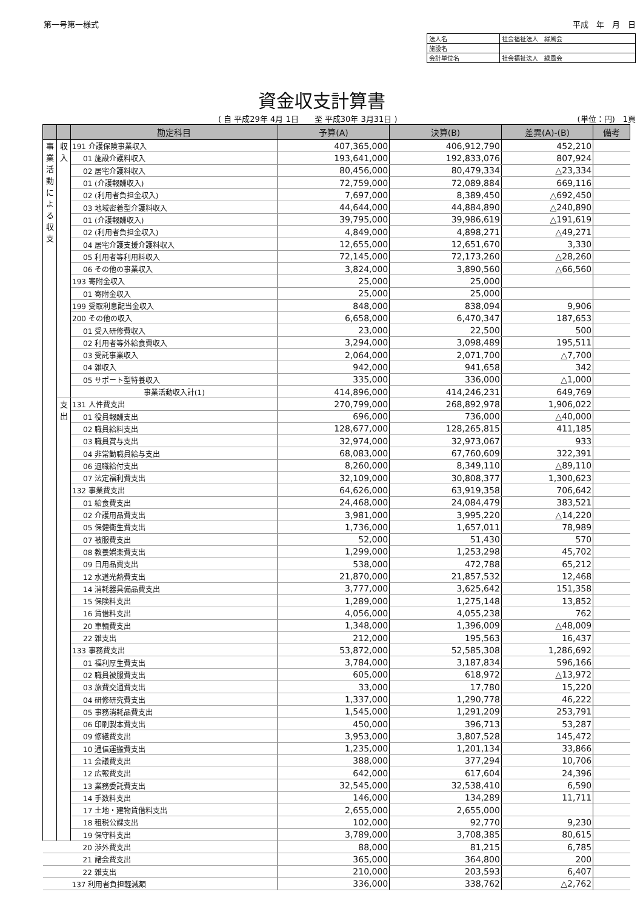第一号第一様式 平成　年　月　日
| 法人名 | 社会福祉法人 緑風会 |
| 施設名 | |
| 会計単位名 | 社会福祉法人 緑風会 |
資金収支計算書
( 自 平成29年 4月 1日　　至 平成30年 3月31日 ) (単位：円)　1頁
| | | 勘定科目 | 予算(A) | 決算(B) | 差異(A)-(B) | 備考 |
| --- | --- | --- | --- | --- | --- | --- |
| 事 業 活 動 に よ る 収 支 | 収 入 | 191 介護保険事業収入 | 407,365,000 | 406,912,790 | 452,210 | |
| | | 01 施設介護料収入 | 193,641,000 | 192,833,076 | 807,924 | |
| | | 02 居宅介護料収入 | 80,456,000 | 80,479,334 | △23,334 | |
| | | 01 (介護報酬収入) | 72,759,000 | 72,089,884 | 669,116 | |
| | | 02 (利用者負担金収入) | 7,697,000 | 8,389,450 | △692,450 | |
| | | 03 地域密着型介護料収入 | 44,644,000 | 44,884,890 | △240,890 | |
| | | 01 (介護報酬収入) | 39,795,000 | 39,986,619 | △191,619 | |
| | | 02 (利用者負担金収入) | 4,849,000 | 4,898,271 | △49,271 | |
| | | 04 居宅介護支援介護料収入 | 12,655,000 | 12,651,670 | 3,330 | |
| | | 05 利用者等利用料収入 | 72,145,000 | 72,173,260 | △28,260 | |
| | | 06 その他の事業収入 | 3,824,000 | 3,890,560 | △66,560 | |
| | | 193 寄附金収入 | 25,000 | 25,000 | | |
| | | 01 寄附金収入 | 25,000 | 25,000 | | |
| | | 199 受取利息配当金収入 | 848,000 | 838,094 | 9,906 | |
| | | 200 その他の収入 | 6,658,000 | 6,470,347 | 187,653 | |
| | | 01 受入研修費収入 | 23,000 | 22,500 | 500 | |
| | | 02 利用者等外給食費収入 | 3,294,000 | 3,098,489 | 195,511 | |
| | | 03 受託事業収入 | 2,064,000 | 2,071,700 | △7,700 | |
| | | 04 雑収入 | 942,000 | 941,658 | 342 | |
| | | 05 サポート型特養収入 | 335,000 | 336,000 | △1,000 | |
| | | 事業活動収入計(1) | 414,896,000 | 414,246,231 | 649,769 | |
| | 支 出 | 131 人件費支出 | 270,799,000 | 268,892,978 | 1,906,022 | |
| | | 01 役員報酬支出 | 696,000 | 736,000 | △40,000 | |
| | | 02 職員給料支出 | 128,677,000 | 128,265,815 | 411,185 | |
| | | 03 職員賞与支出 | 32,974,000 | 32,973,067 | 933 | |
| | | 04 非常勤職員給与支出 | 68,083,000 | 67,760,609 | 322,391 | |
| | | 06 退職給付支出 | 8,260,000 | 8,349,110 | △89,110 | |
| | | 07 法定福利費支出 | 32,109,000 | 30,808,377 | 1,300,623 | |
| | | 132 事業費支出 | 64,626,000 | 63,919,358 | 706,642 | |
| | | 01 給食費支出 | 24,468,000 | 24,084,479 | 383,521 | |
| | | 02 介護用品費支出 | 3,981,000 | 3,995,220 | △14,220 | |
| | | 05 保健衛生費支出 | 1,736,000 | 1,657,011 | 78,989 | |
| | | 07 被服費支出 | 52,000 | 51,430 | 570 | |
| | | 08 教養娯楽費支出 | 1,299,000 | 1,253,298 | 45,702 | |
| | | 09 日用品費支出 | 538,000 | 472,788 | 65,212 | |
| | | 12 水道光熱費支出 | 21,870,000 | 21,857,532 | 12,468 | |
| | | 14 消耗器具備品費支出 | 3,777,000 | 3,625,642 | 151,358 | |
| | | 15 保険料支出 | 1,289,000 | 1,275,148 | 13,852 | |
| | | 16 賃借料支出 | 4,056,000 | 4,055,238 | 762 | |
| | | 20 車輌費支出 | 1,348,000 | 1,396,009 | △48,009 | |
| | | 22 雑支出 | 212,000 | 195,563 | 16,437 | |
| | | 133 事務費支出 | 53,872,000 | 52,585,308 | 1,286,692 | |
| | | 01 福利厚生費支出 | 3,784,000 | 3,187,834 | 596,166 | |
| | | 02 職員被服費支出 | 605,000 | 618,972 | △13,972 | |
| | | 03 旅費交通費支出 | 33,000 | 17,780 | 15,220 | |
| | | 04 研修研究費支出 | 1,337,000 | 1,290,778 | 46,222 | |
| | | 05 事務消耗品費支出 | 1,545,000 | 1,291,209 | 253,791 | |
| | | 06 印刷製本費支出 | 450,000 | 396,713 | 53,287 | |
| | | 09 修繕費支出 | 3,953,000 | 3,807,528 | 145,472 | |
| | | 10 通信運搬費支出 | 1,235,000 | 1,201,134 | 33,866 | |
| | | 11 会議費支出 | 388,000 | 377,294 | 10,706 | |
| | | 12 広報費支出 | 642,000 | 617,604 | 24,396 | |
| | | 13 業務委託費支出 | 32,545,000 | 32,538,410 | 6,590 | |
| | | 14 手数料支出 | 146,000 | 134,289 | 11,711 | |
| | | 17 土地・建物賃借料支出 | 2,655,000 | 2,655,000 | | |
| | | 18 租税公課支出 | 102,000 | 92,770 | 9,230 | |
| | | 19 保守料支出 | 3,789,000 | 3,708,385 | 80,615 | |
| | | 20 渉外費支出 | 88,000 | 81,215 | 6,785 | |
| | | 21 諸会費支出 | 365,000 | 364,800 | 200 | |
| | | 22 雑支出 | 210,000 | 203,593 | 6,407 | |
| | | 137 利用者負担軽減額 | 336,000 | 338,762 | △2,762 | |